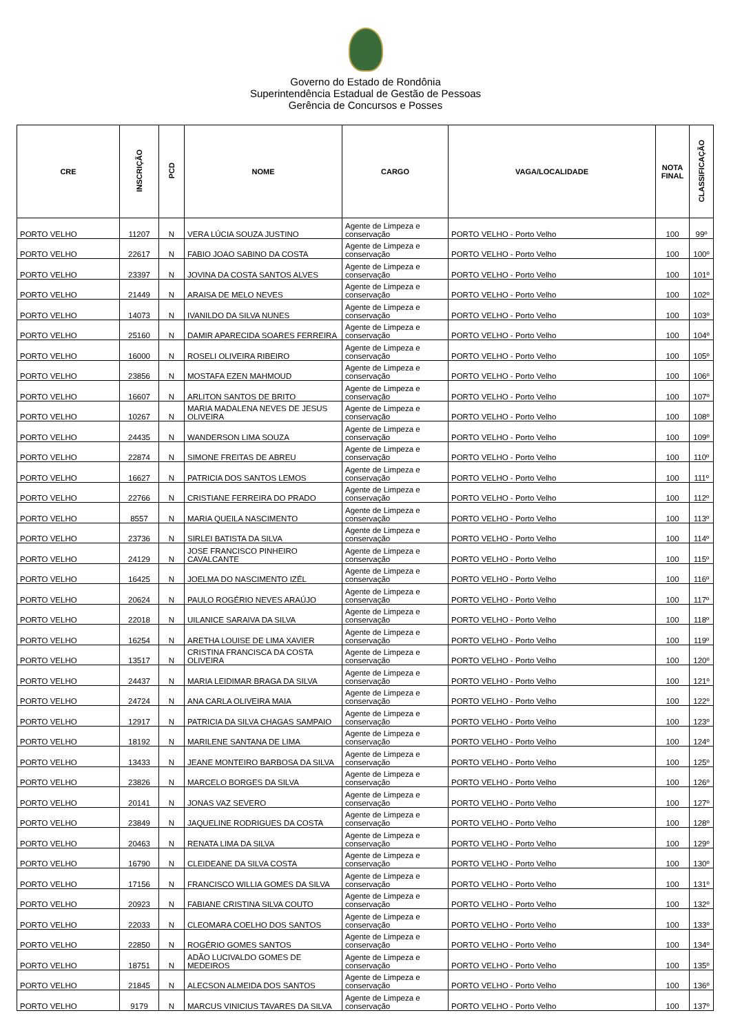Governo do Estado de Rondônia
Superintendência Estadual de Gestão de Pessoas
Gerência de Concursos e Posses
| CRE | INSCRIÇÃO | PCD | NOME | CARGO | VAGA/LOCALIDADE | NOTA FINAL | CLASSIFICAÇÃO |
| --- | --- | --- | --- | --- | --- | --- | --- |
| PORTO VELHO | 11207 | N | VERA LÚCIA SOUZA JUSTINO | Agente de Limpeza e conservação | PORTO VELHO - Porto Velho | 100 | 99º |
| PORTO VELHO | 22617 | N | FABIO JOAO SABINO DA COSTA | Agente de Limpeza e conservação | PORTO VELHO - Porto Velho | 100 | 100º |
| PORTO VELHO | 23397 | N | JOVINA DA COSTA SANTOS ALVES | Agente de Limpeza e conservação | PORTO VELHO - Porto Velho | 100 | 101º |
| PORTO VELHO | 21449 | N | ARAISA DE MELO NEVES | Agente de Limpeza e conservação | PORTO VELHO - Porto Velho | 100 | 102º |
| PORTO VELHO | 14073 | N | IVANILDO DA SILVA NUNES | Agente de Limpeza e conservação | PORTO VELHO - Porto Velho | 100 | 103º |
| PORTO VELHO | 25160 | N | DAMIR APARECIDA SOARES FERREIRA | Agente de Limpeza e conservação | PORTO VELHO - Porto Velho | 100 | 104º |
| PORTO VELHO | 16000 | N | ROSELI OLIVEIRA RIBEIRO | Agente de Limpeza e conservação | PORTO VELHO - Porto Velho | 100 | 105º |
| PORTO VELHO | 23856 | N | MOSTAFA EZEN MAHMOUD | Agente de Limpeza e conservação | PORTO VELHO - Porto Velho | 100 | 106º |
| PORTO VELHO | 16607 | N | ARLITON SANTOS DE BRITO | Agente de Limpeza e conservação | PORTO VELHO - Porto Velho | 100 | 107º |
| PORTO VELHO | 10267 | N | MARIA MADALENA NEVES DE JESUS OLIVEIRA | Agente de Limpeza e conservação | PORTO VELHO - Porto Velho | 100 | 108º |
| PORTO VELHO | 24435 | N | WANDERSON LIMA SOUZA | Agente de Limpeza e conservação | PORTO VELHO - Porto Velho | 100 | 109º |
| PORTO VELHO | 22874 | N | SIMONE FREITAS DE ABREU | Agente de Limpeza e conservação | PORTO VELHO - Porto Velho | 100 | 110º |
| PORTO VELHO | 16627 | N | PATRICIA DOS SANTOS LEMOS | Agente de Limpeza e conservação | PORTO VELHO - Porto Velho | 100 | 111º |
| PORTO VELHO | 22766 | N | CRISTIANE FERREIRA DO PRADO | Agente de Limpeza e conservação | PORTO VELHO - Porto Velho | 100 | 112º |
| PORTO VELHO | 8557 | N | MARIA QUEILA NASCIMENTO | Agente de Limpeza e conservação | PORTO VELHO - Porto Velho | 100 | 113º |
| PORTO VELHO | 23736 | N | SIRLEI BATISTA DA SILVA | Agente de Limpeza e conservação | PORTO VELHO - Porto Velho | 100 | 114º |
| PORTO VELHO | 24129 | N | JOSE FRANCISCO PINHEIRO CAVALCANTE | Agente de Limpeza e conservação | PORTO VELHO - Porto Velho | 100 | 115º |
| PORTO VELHO | 16425 | N | JOELMA DO NASCIMENTO IZÉL | Agente de Limpeza e conservação | PORTO VELHO - Porto Velho | 100 | 116º |
| PORTO VELHO | 20624 | N | PAULO ROGÉRIO NEVES ARAÚJO | Agente de Limpeza e conservação | PORTO VELHO - Porto Velho | 100 | 117º |
| PORTO VELHO | 22018 | N | UILANICE SARAIVA DA SILVA | Agente de Limpeza e conservação | PORTO VELHO - Porto Velho | 100 | 118º |
| PORTO VELHO | 16254 | N | ARETHA LOUISE DE LIMA XAVIER | Agente de Limpeza e conservação | PORTO VELHO - Porto Velho | 100 | 119º |
| PORTO VELHO | 13517 | N | CRISTINA FRANCISCA DA COSTA OLIVEIRA | Agente de Limpeza e conservação | PORTO VELHO - Porto Velho | 100 | 120º |
| PORTO VELHO | 24437 | N | MARIA LEIDIMAR BRAGA DA SILVA | Agente de Limpeza e conservação | PORTO VELHO - Porto Velho | 100 | 121º |
| PORTO VELHO | 24724 | N | ANA CARLA OLIVEIRA MAIA | Agente de Limpeza e conservação | PORTO VELHO - Porto Velho | 100 | 122º |
| PORTO VELHO | 12917 | N | PATRICIA DA SILVA CHAGAS SAMPAIO | Agente de Limpeza e conservação | PORTO VELHO - Porto Velho | 100 | 123º |
| PORTO VELHO | 18192 | N | MARILENE SANTANA DE LIMA | Agente de Limpeza e conservação | PORTO VELHO - Porto Velho | 100 | 124º |
| PORTO VELHO | 13433 | N | JEANE MONTEIRO BARBOSA DA SILVA | Agente de Limpeza e conservação | PORTO VELHO - Porto Velho | 100 | 125º |
| PORTO VELHO | 23826 | N | MARCELO BORGES DA SILVA | Agente de Limpeza e conservação | PORTO VELHO - Porto Velho | 100 | 126º |
| PORTO VELHO | 20141 | N | JONAS VAZ SEVERO | Agente de Limpeza e conservação | PORTO VELHO - Porto Velho | 100 | 127º |
| PORTO VELHO | 23849 | N | JAQUELINE RODRIGUES DA COSTA | Agente de Limpeza e conservação | PORTO VELHO - Porto Velho | 100 | 128º |
| PORTO VELHO | 20463 | N | RENATA LIMA DA SILVA | Agente de Limpeza e conservação | PORTO VELHO - Porto Velho | 100 | 129º |
| PORTO VELHO | 16790 | N | CLEIDEANE DA SILVA COSTA | Agente de Limpeza e conservação | PORTO VELHO - Porto Velho | 100 | 130º |
| PORTO VELHO | 17156 | N | FRANCISCO WILLIA GOMES DA SILVA | Agente de Limpeza e conservação | PORTO VELHO - Porto Velho | 100 | 131º |
| PORTO VELHO | 20923 | N | FABIANE CRISTINA SILVA COUTO | Agente de Limpeza e conservação | PORTO VELHO - Porto Velho | 100 | 132º |
| PORTO VELHO | 22033 | N | CLEOMARA COELHO DOS SANTOS | Agente de Limpeza e conservação | PORTO VELHO - Porto Velho | 100 | 133º |
| PORTO VELHO | 22850 | N | ROGÉRIO GOMES SANTOS | Agente de Limpeza e conservação | PORTO VELHO - Porto Velho | 100 | 134º |
| PORTO VELHO | 18751 | N | ADÃO LUCIVALDO GOMES DE MEDEIROS | Agente de Limpeza e conservação | PORTO VELHO - Porto Velho | 100 | 135º |
| PORTO VELHO | 21845 | N | ALECSON ALMEIDA DOS SANTOS | Agente de Limpeza e conservação | PORTO VELHO - Porto Velho | 100 | 136º |
| PORTO VELHO | 9179 | N | MARCUS VINICIUS TAVARES DA SILVA | Agente de Limpeza e conservação | PORTO VELHO - Porto Velho | 100 | 137º |